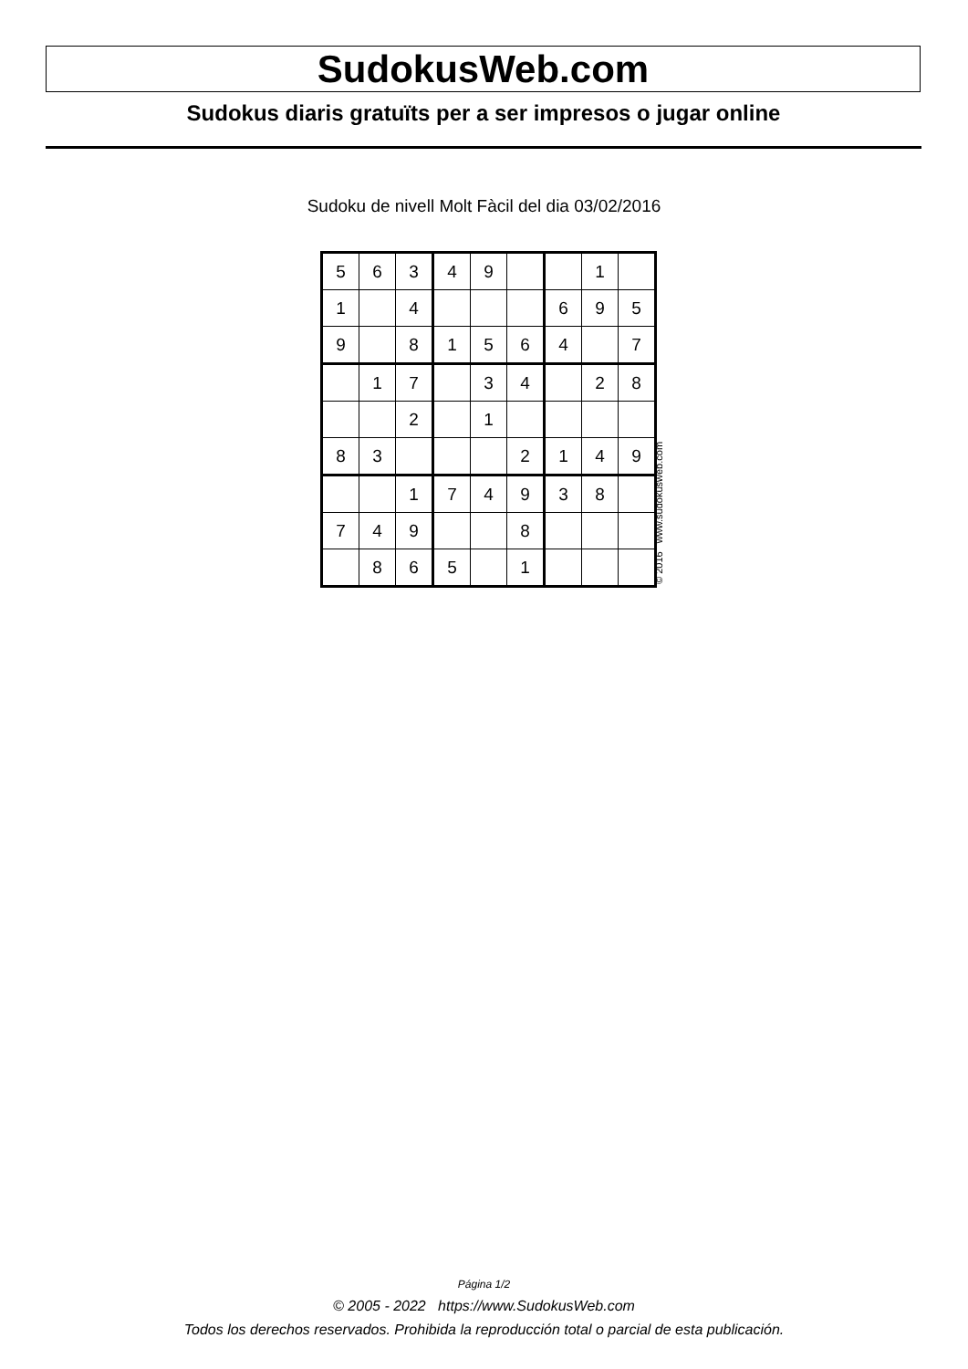SudokusWeb.com
Sudokus diaris gratuïts per a ser impresos o jugar online
Sudoku de nivell Molt Fàcil del dia 03/02/2016
| 5 | 6 | 3 | 4 | 9 | | | 1 | |
| 1 | | 4 | | | | 6 | 9 | 5 |
| 9 | | 8 | 1 | 5 | 6 | 4 | | 7 |
| | 1 | 7 | | 3 | 4 | | 2 | 8 |
| | | 2 | | 1 | | | | |
| 8 | 3 | | | | 2 | 1 | 4 | 9 |
| | | 1 | 7 | 4 | 9 | 3 | 8 | |
| 7 | 4 | 9 | | | 8 | | | |
| | 8 | 6 | 5 | | 1 | | | |
© 2016 www.sudokusweb.com
Página 1/2
© 2005 - 2022 https://www.SudokusWeb.com
Todos los derechos reservados. Prohibida la reproducción total o parcial de esta publicación.